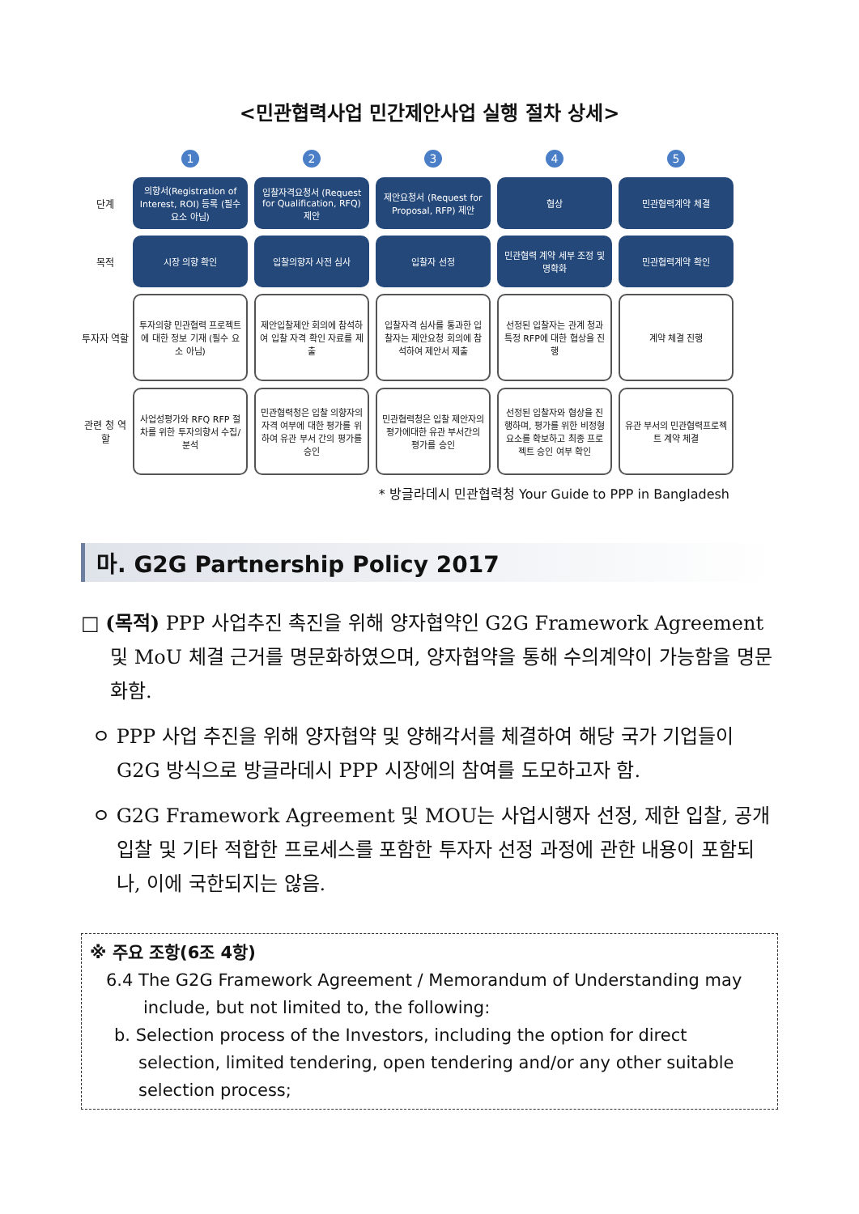<민관협력사업 민간제안사업 실행 절차 상세>
1
2
3
4
5
단계
의향서(Registration of Interest, ROI) 등록 (필수 요소 아님)
입찰자격요청서 (Request for Qualification, RFQ) 제안
제안요청서 (Request for Proposal, RFP) 제안
협상
민관협력계약 체결
목적
시장 의향 확인
입찰의향자 사전 심사
입찰자 선정
민관협력 계약 세부 조정 및 명확화
민관협력계약 확인
투자자 역할
투자의향 민관협력 프로젝트에 대한 정보 기재 (필수 요소 아님)
제안입찰제안 회의에 참석하여 입찰 자격 확인 자료를 제출
입찰자격 심사를 통과한 입찰자는 제안요청 회의에 참석하여 제안서 제출
선정된 입찰자는 관계 청과 특정 RFP에 대한 협상을 진행
계약 체결 진행
관련 청 역할
사업성평가와 RFQ RFP 절차를 위한 투자의향서 수집/분석
민관협력청은 입찰 의향자의 자격 여부에 대한 평가를 위하여 유관 부서 간의 평가를 승인
민관협력청은 입찰 제안자의 평가에대한 유관 부서간의 평가를 승인
선정된 입찰자와 협상을 진행하며, 평가를 위한 비정형 요소를 확보하고 최종 프로젝트 승인 여부 확인
유관 부서의 민관협력프로젝트 계약 체결
* 방글라데시 민관협력청 Your Guide to PPP in Bangladesh
마. G2G Partnership Policy 2017
□ (목적) PPP 사업추진 촉진을 위해 양자협약인 G2G Framework Agreement 및 MoU 체결 근거를 명문화하였으며, 양자협약을 통해 수의계약이 가능함을 명문화함.
ㅇ PPP 사업 추진을 위해 양자협약 및 양해각서를 체결하여 해당 국가 기업들이 G2G 방식으로 방글라데시 PPP 시장에의 참여를 도모하고자 함.
ㅇ G2G Framework Agreement 및 MOU는 사업시행자 선정, 제한 입찰, 공개 입찰 및 기타 적합한 프로세스를 포함한 투자자 선정 과정에 관한 내용이 포함되나, 이에 국한되지는 않음.
※ 주요 조항(6조 4항)
6.4 The G2G Framework Agreement / Memorandum of Understanding may include, but not limited to, the following:
b. Selection process of the Investors, including the option for direct selection, limited tendering, open tendering and/or any other suitable selection process;